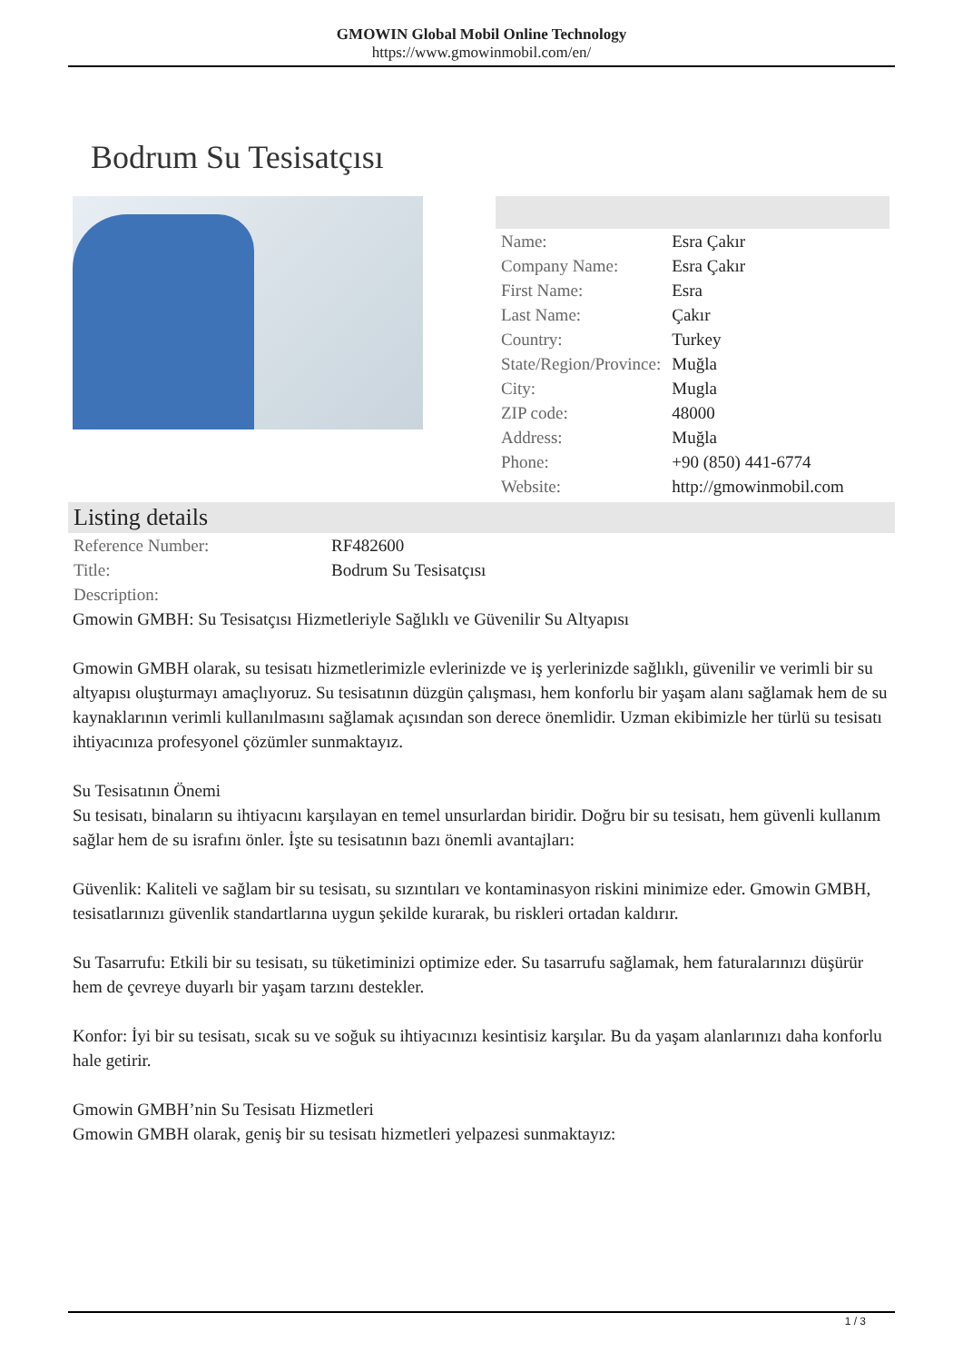GMOWIN Global Mobil Online Technology
https://www.gmowinmobil.com/en/
Bodrum Su Tesisatçısı
| Name: | Esra Çakır |
| Company Name: | Esra Çakır |
| First Name: | Esra |
| Last Name: | Çakır |
| Country: | Turkey |
| State/Region/Province: | Muğla |
| City: | Mugla |
| ZIP code: | 48000 |
| Address: | Muğla |
| Phone: | +90 (850) 441-6774 |
| Website: | http://gmowinmobil.com |
Listing details
| Reference Number: | RF482600 |
| Title: | Bodrum Su Tesisatçısı |
| Description: | |
Gmowin GMBH: Su Tesisatçısı Hizmetleriyle Sağlıklı ve Güvenilir Su Altyapısı
Gmowin GMBH olarak, su tesisatı hizmetlerimizle evlerinizde ve iş yerlerinizde sağlıklı, güvenilir ve verimli bir su altyapısı oluşturmayı amaçlıyoruz. Su tesisatının düzgün çalışması, hem konforlu bir yaşam alanı sağlamak hem de su kaynaklarının verimli kullanılmasını sağlamak açısından son derece önemlidir. Uzman ekibimizle her türlü su tesisatı ihtiyacınıza profesyonel çözümler sunmaktayız.
Su Tesisatının Önemi
Su tesisatı, binaların su ihtiyacını karşılayan en temel unsurlardan biridir. Doğru bir su tesisatı, hem güvenli kullanım sağlar hem de su israfını önler. İşte su tesisatının bazı önemli avantajları:
Güvenlik: Kaliteli ve sağlam bir su tesisatı, su sızıntıları ve kontaminasyon riskini minimize eder. Gmowin GMBH, tesisatlarınızı güvenlik standartlarına uygun şekilde kurarak, bu riskleri ortadan kaldırır.
Su Tasarrufu: Etkili bir su tesisatı, su tüketiminizi optimize eder. Su tasarrufu sağlamak, hem faturalarınızı düşürür hem de çevreye duyarlı bir yaşam tarzını destekler.
Konfor: İyi bir su tesisatı, sıcak su ve soğuk su ihtiyacınızı kesintisiz karşılar. Bu da yaşam alanlarınızı daha konforlu hale getirir.
Gmowin GMBH’nin Su Tesisatı Hizmetleri
Gmowin GMBH olarak, geniş bir su tesisatı hizmetleri yelpazesi sunmaktayız:
1 / 3